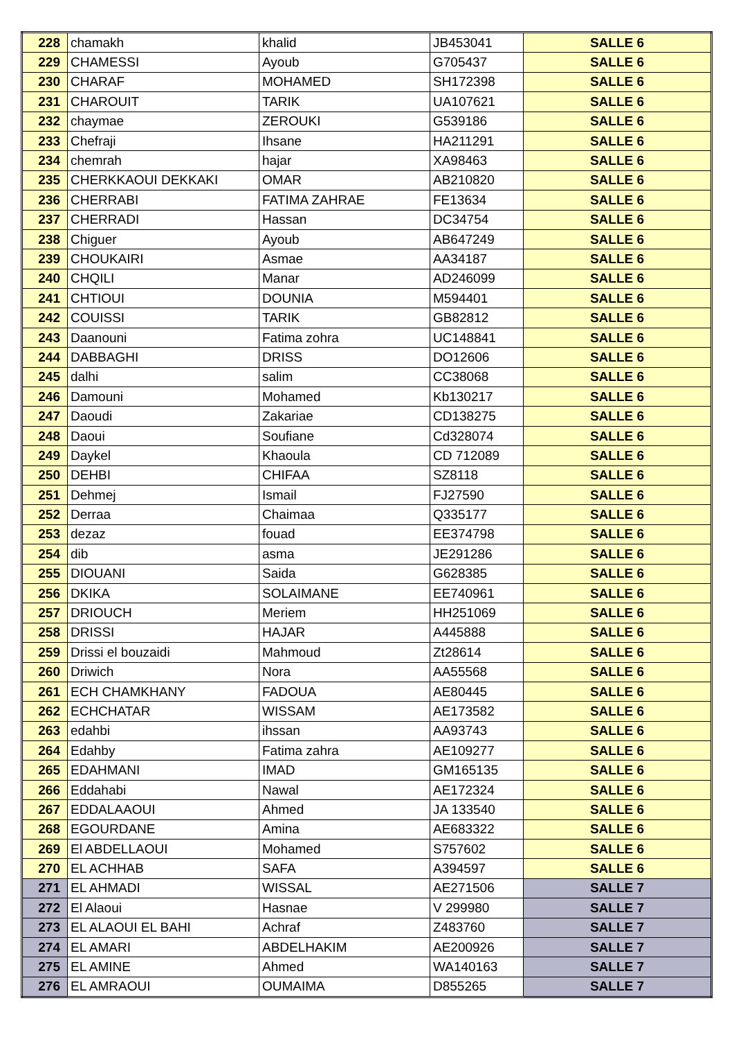| 228 | chamakh | khalid | JB453041 | SALLE 6 |
| 229 | CHAMESSI | Ayoub | G705437 | SALLE 6 |
| 230 | CHARAF | MOHAMED | SH172398 | SALLE 6 |
| 231 | CHAROUIT | TARIK | UA107621 | SALLE 6 |
| 232 | chaymae | ZEROUKI | G539186 | SALLE 6 |
| 233 | Chefraji | Ihsane | HA211291 | SALLE 6 |
| 234 | chemrah | hajar | XA98463 | SALLE 6 |
| 235 | CHERKKAOUI DEKKAKI | OMAR | AB210820 | SALLE 6 |
| 236 | CHERRABI | FATIMA ZAHRAE | FE13634 | SALLE 6 |
| 237 | CHERRADI | Hassan | DC34754 | SALLE 6 |
| 238 | Chiguer | Ayoub | AB647249 | SALLE 6 |
| 239 | CHOUKAIRI | Asmae | AA34187 | SALLE 6 |
| 240 | CHQILI | Manar | AD246099 | SALLE 6 |
| 241 | CHTIOUI | DOUNIA | M594401 | SALLE 6 |
| 242 | COUISSI | TARIK | GB82812 | SALLE 6 |
| 243 | Daanouni | Fatima zohra | UC148841 | SALLE 6 |
| 244 | DABBAGHI | DRISS | DO12606 | SALLE 6 |
| 245 | dalhi | salim | CC38068 | SALLE 6 |
| 246 | Damouni | Mohamed | Kb130217 | SALLE 6 |
| 247 | Daoudi | Zakariae | CD138275 | SALLE 6 |
| 248 | Daoui | Soufiane | Cd328074 | SALLE 6 |
| 249 | Daykel | Khaoula | CD 712089 | SALLE 6 |
| 250 | DEHBI | CHIFAA | SZ8118 | SALLE 6 |
| 251 | Dehmej | Ismail | FJ27590 | SALLE 6 |
| 252 | Derraa | Chaimaa | Q335177 | SALLE 6 |
| 253 | dezaz | fouad | EE374798 | SALLE 6 |
| 254 | dib | asma | JE291286 | SALLE 6 |
| 255 | DIOUANI | Saida | G628385 | SALLE 6 |
| 256 | DKIKA | SOLAIMANE | EE740961 | SALLE 6 |
| 257 | DRIOUCH | Meriem | HH251069 | SALLE 6 |
| 258 | DRISSI | HAJAR | A445888 | SALLE 6 |
| 259 | Drissi el bouzaidi | Mahmoud | Zt28614 | SALLE 6 |
| 260 | Driwich | Nora | AA55568 | SALLE 6 |
| 261 | ECH CHAMKHANY | FADOUA | AE80445 | SALLE 6 |
| 262 | ECHCHATAR | WISSAM | AE173582 | SALLE 6 |
| 263 | edahbi | ihssan | AA93743 | SALLE 6 |
| 264 | Edahby | Fatima zahra | AE109277 | SALLE 6 |
| 265 | EDAHMANI | IMAD | GM165135 | SALLE 6 |
| 266 | Eddahabi | Nawal | AE172324 | SALLE 6 |
| 267 | EDDALAAOUI | Ahmed | JA 133540 | SALLE 6 |
| 268 | EGOURDANE | Amina | AE683322 | SALLE 6 |
| 269 | El ABDELLAOUI | Mohamed | S757602 | SALLE 6 |
| 270 | EL ACHHAB | SAFA | A394597 | SALLE 6 |
| 271 | EL AHMADI | WISSAL | AE271506 | SALLE 7 |
| 272 | El Alaoui | Hasnae | V 299980 | SALLE 7 |
| 273 | EL ALAOUI EL BAHI | Achraf | Z483760 | SALLE 7 |
| 274 | EL AMARI | ABDELHAKIM | AE200926 | SALLE 7 |
| 275 | EL AMINE | Ahmed | WA140163 | SALLE 7 |
| 276 | EL AMRAOUI | OUMAIMA | D855265 | SALLE 7 |